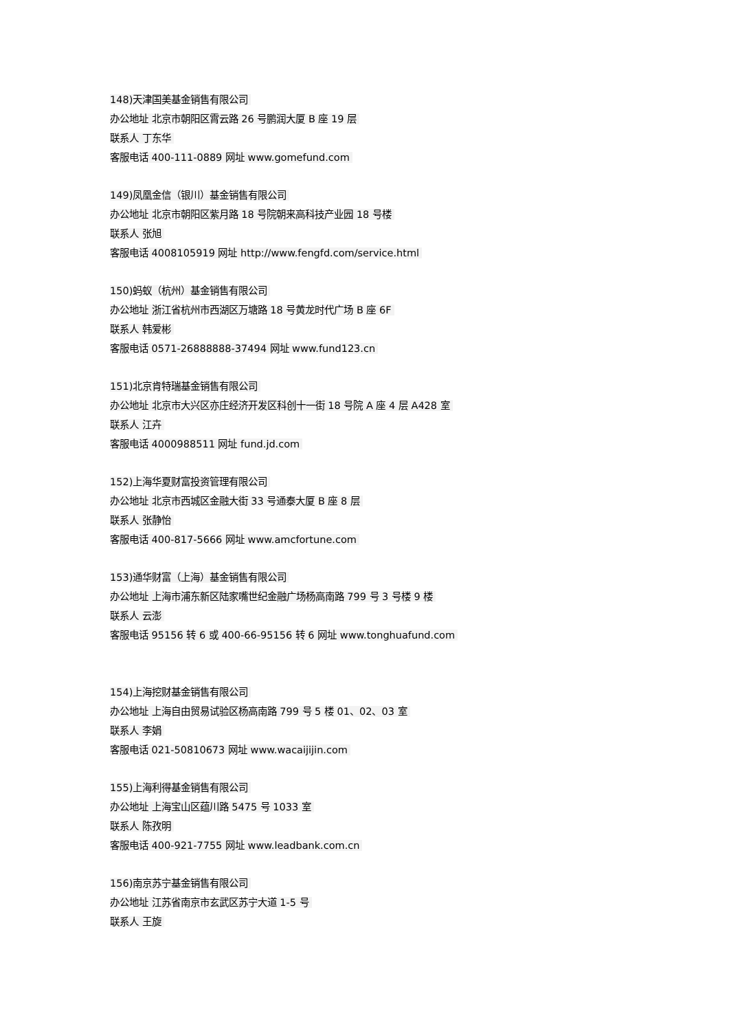148)天津国美基金销售有限公司
办公地址 北京市朝阳区霄云路 26 号鹏润大厦 B 座 19 层
联系人 丁东华
客服电话 400-111-0889 网址 www.gomefund.com
149)凤凰金信（银川）基金销售有限公司
办公地址 北京市朝阳区紫月路 18 号院朝来高科技产业园 18 号楼
联系人 张旭
客服电话 4008105919 网址 http://www.fengfd.com/service.html
150)蚂蚁（杭州）基金销售有限公司
办公地址 浙江省杭州市西湖区万塘路 18 号黄龙时代广场 B 座 6F
联系人 韩爱彬
客服电话 0571-26888888-37494 网址 www.fund123.cn
151)北京肯特瑞基金销售有限公司
办公地址 北京市大兴区亦庄经济开发区科创十一街 18 号院 A 座 4 层 A428 室
联系人 江卉
客服电话 4000988511 网址 fund.jd.com
152)上海华夏财富投资管理有限公司
办公地址 北京市西城区金融大街 33 号通泰大厦 B 座 8 层
联系人 张静怡
客服电话 400-817-5666 网址 www.amcfortune.com
153)通华财富（上海）基金销售有限公司
办公地址 上海市浦东新区陆家嘴世纪金融广场杨高南路 799 号 3 号楼 9 楼
联系人 云澎
客服电话 95156 转 6 或 400-66-95156 转 6 网址 www.tonghuafund.com
154)上海挖财基金销售有限公司
办公地址 上海自由贸易试验区杨高南路 799 号 5 楼 01、02、03 室
联系人 李娟
客服电话 021-50810673 网址 www.wacaijijin.com
155)上海利得基金销售有限公司
办公地址 上海宝山区蕴川路 5475 号 1033 室
联系人 陈孜明
客服电话 400-921-7755 网址 www.leadbank.com.cn
156)南京苏宁基金销售有限公司
办公地址 江苏省南京市玄武区苏宁大道 1-5 号
联系人 王旋